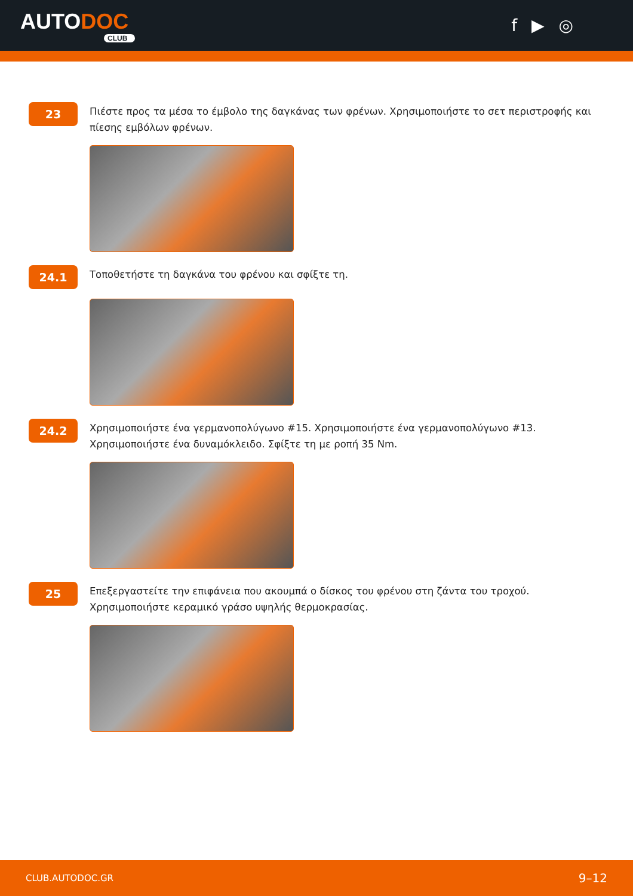AUTODOC
CLUB
f ▶ ◎
23
Πιέστε προς τα μέσα το έμβολο της δαγκάνας των φρένων. Χρησιμοποιήστε το σετ περιστροφής και πίεσης εμβόλων φρένων.
24.1
Τοποθετήστε τη δαγκάνα του φρένου και σφίξτε τη.
24.2
Χρησιμοποιήστε ένα γερμανοπολύγωνο #15. Χρησιμοποιήστε ένα γερμανοπολύγωνο #13. Χρησιμοποιήστε ένα δυναμόκλειδο. Σφίξτε τη με ροπή 35 Nm.
25
Επεξεργαστείτε την επιφάνεια που ακουμπά ο δίσκος του φρένου στη ζάντα του τροχού. Χρησιμοποιήστε κεραμικό γράσο υψηλής θερμοκρασίας.
CLUB.AUTODOC.GR 9–12